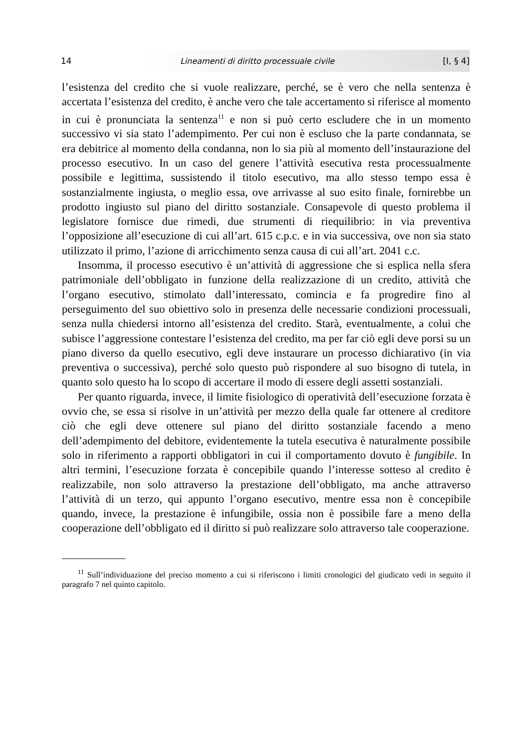14 Lineamenti di diritto processuale civile [I, § 4]
l’esistenza del credito che si vuole realizzare, perché, se è vero che nella sentenza è accertata l’esistenza del credito, è anche vero che tale accertamento si riferisce al momento in cui è pronunciata la sentenza<sup>11</sup> e non si può certo escludere che in un momento successivo vi sia stato l’adempimento. Per cui non è escluso che la parte condannata, se era debitrice al momento della condanna, non lo sia più al momento dell’instaurazione del processo esecutivo. In un caso del genere l’attività esecutiva resta processualmente possibile e legittima, sussistendo il titolo esecutivo, ma allo stesso tempo essa è sostanzialmente ingiusta, o meglio essa, ove arrivasse al suo esito finale, fornirebbe un prodotto ingiusto sul piano del diritto sostanziale. Consapevole di questo problema il legislatore fornisce due rimedi, due strumenti di riequilibrio: in via preventiva l’opposizione all’esecuzione di cui all’art. 615 c.p.c. e in via successiva, ove non sia stato utilizzato il primo, l’azione di arricchimento senza causa di cui all’art. 2041 c.c.
Insomma, il processo esecutivo è un’attività di aggressione che si esplica nella sfera patrimoniale dell’obbligato in funzione della realizzazione di un credito, attività che l’organo esecutivo, stimolato dall’interessato, comincia e fa progredire fino al perseguimento del suo obiettivo solo in presenza delle necessarie condizioni processuali, senza nulla chiedersi intorno all’esistenza del credito. Starà, eventualmente, a colui che subisce l’aggressione contestare l’esistenza del credito, ma per far ciò egli deve porsi su un piano diverso da quello esecutivo, egli deve instaurare un processo dichiarativo (in via preventiva o successiva), perché solo questo può rispondere al suo bisogno di tutela, in quanto solo questo ha lo scopo di accertare il modo di essere degli assetti sostanziali.
Per quanto riguarda, invece, il limite fisiologico di operatività dell’esecuzione forzata è ovvio che, se essa si risolve in un’attività per mezzo della quale far ottenere al creditore ciò che egli deve ottenere sul piano del diritto sostanziale facendo a meno dell’adempimento del debitore, evidentemente la tutela esecutiva è naturalmente possibile solo in riferimento a rapporti obbligatori in cui il comportamento dovuto è fungibile. In altri termini, l’esecuzione forzata è concepibile quando l’interesse sotteso al credito è realizzabile, non solo attraverso la prestazione dell’obbligato, ma anche attraverso l’attività di un terzo, qui appunto l’organo esecutivo, mentre essa non è concepibile quando, invece, la prestazione è infungibile, ossia non è possibile fare a meno della cooperazione dell’obbligato ed il diritto si può realizzare solo attraverso tale cooperazione.
<sup>11</sup> Sull’individuazione del preciso momento a cui si riferiscono i limiti cronologici del giudicato vedi in seguito il paragrafo 7 nel quinto capitolo.